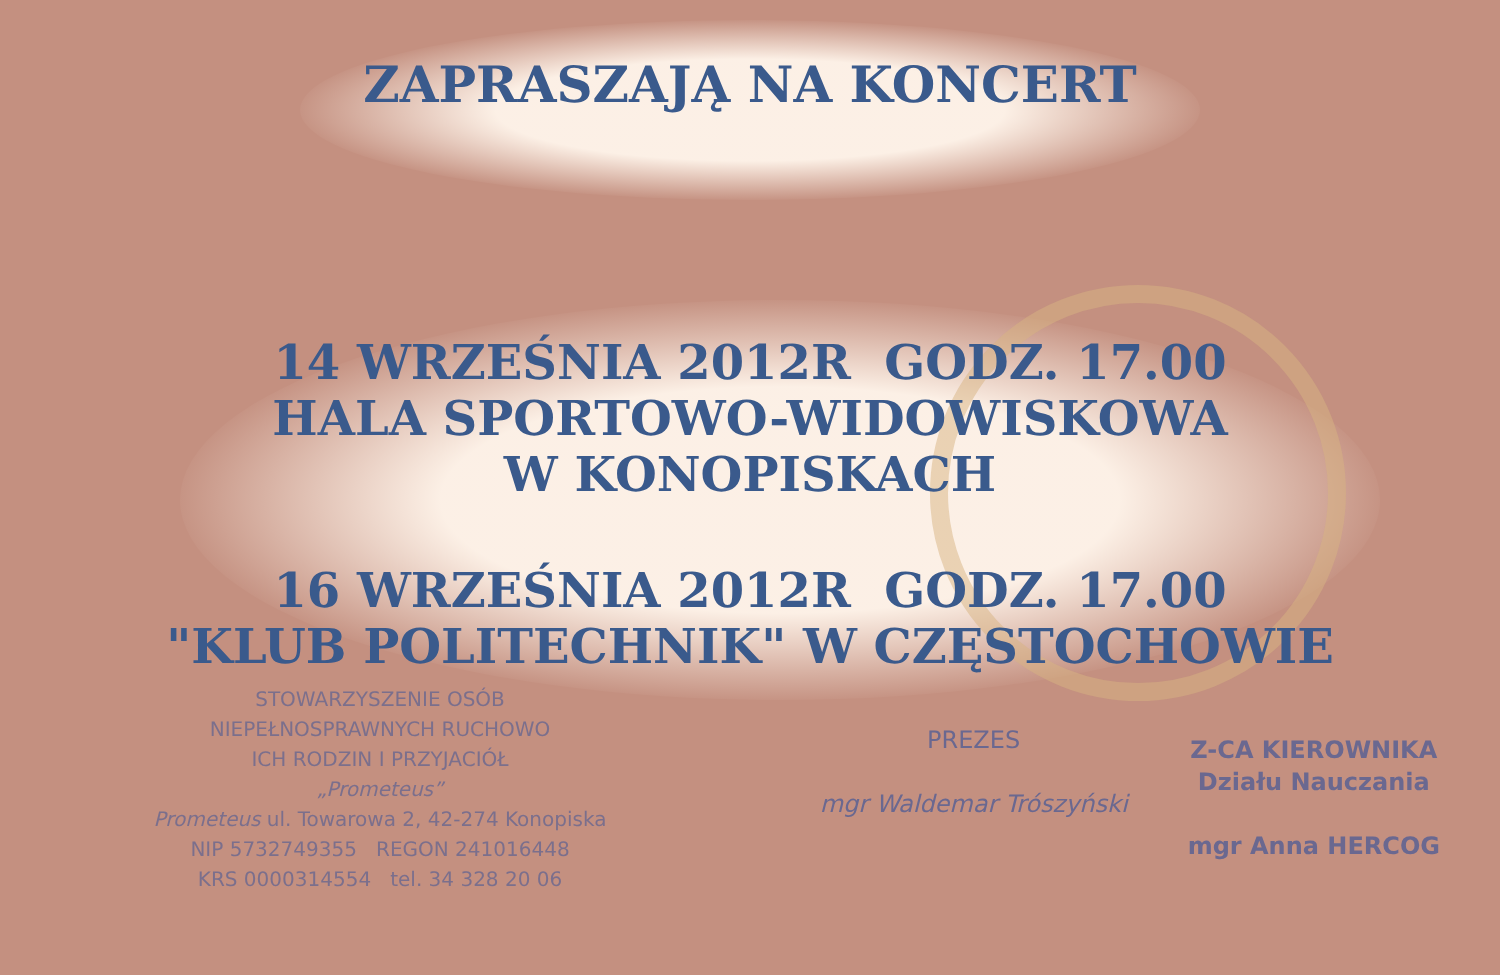ZAPRASZAJĄ NA KONCERT
14 WRZEŚNIA 2012R GODZ. 17.00
HALA SPORTOWO-WIDOWISKOWA
W KONOPISKACH
16 WRZEŚNIA 2012R GODZ. 17.00
"KLUB POLITECHNIK" W CZĘSTOCHOWIE
STOWARZYSZENIE OSÓB
NIEPEŁNOSPRAWNYCH RUCHOWO
ICH RODZIN I PRZYJACIÓŁ
„Prometeus”
Prometeus ul. Towarowa 2, 42-274 Konopiska
NIP 5732749355 REGON 241016448
KRS 0000314554 tel. 34 328 20 06
PREZES
mgr Waldemar Trószyński
Z-CA KIEROWNIKA
Działu Nauczania
mgr Anna HERCOG